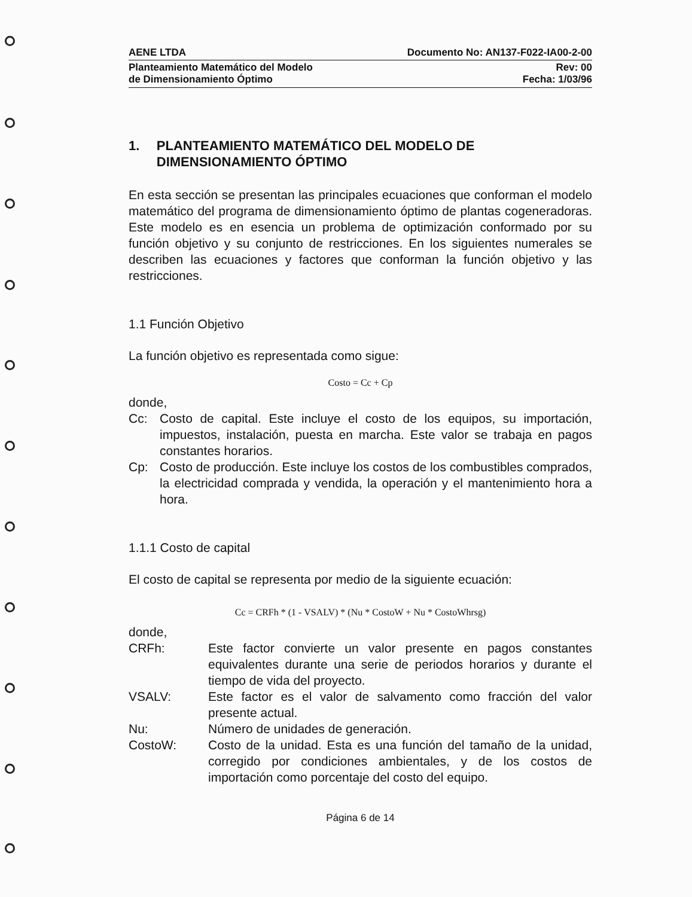AENE LTDA Documento No: AN137-F022-IA00-2-00
Planteamiento Matemático del Modelo
de Dimensionamiento Óptimo Rev: 00
Fecha: 1/03/96
1. PLANTEAMIENTO MATEMÁTICO DEL MODELO DE DIMENSIONAMIENTO ÓPTIMO
En esta sección se presentan las principales ecuaciones que conforman el modelo matemático del programa de dimensionamiento óptimo de plantas cogeneradoras. Este modelo es en esencia un problema de optimización conformado por su función objetivo y su conjunto de restricciones. En los siguientes numerales se describen las ecuaciones y factores que conforman la función objetivo y las restricciones.
1.1 Función Objetivo
La función objetivo es representada como sigue:
Costo = Cc + Cp
donde,
Cc: Costo de capital. Este incluye el costo de los equipos, su importación, impuestos, instalación, puesta en marcha. Este valor se trabaja en pagos constantes horarios.
Cp: Costo de producción. Este incluye los costos de los combustibles comprados, la electricidad comprada y vendida, la operación y el mantenimiento hora a hora.
1.1.1 Costo de capital
El costo de capital se representa por medio de la siguiente ecuación:
Cc = CRFh * (1 - VSALV) * (Nu * CostoW + Nu * CostoWhrsg)
donde,
CRFh: Este factor convierte un valor presente en pagos constantes equivalentes durante una serie de periodos horarios y durante el tiempo de vida del proyecto.
VSALV: Este factor es el valor de salvamento como fracción del valor presente actual.
Nu: Número de unidades de generación.
CostoW: Costo de la unidad. Esta es una función del tamaño de la unidad, corregido por condiciones ambientales, y de los costos de importación como porcentaje del costo del equipo.
Página 6 de 14